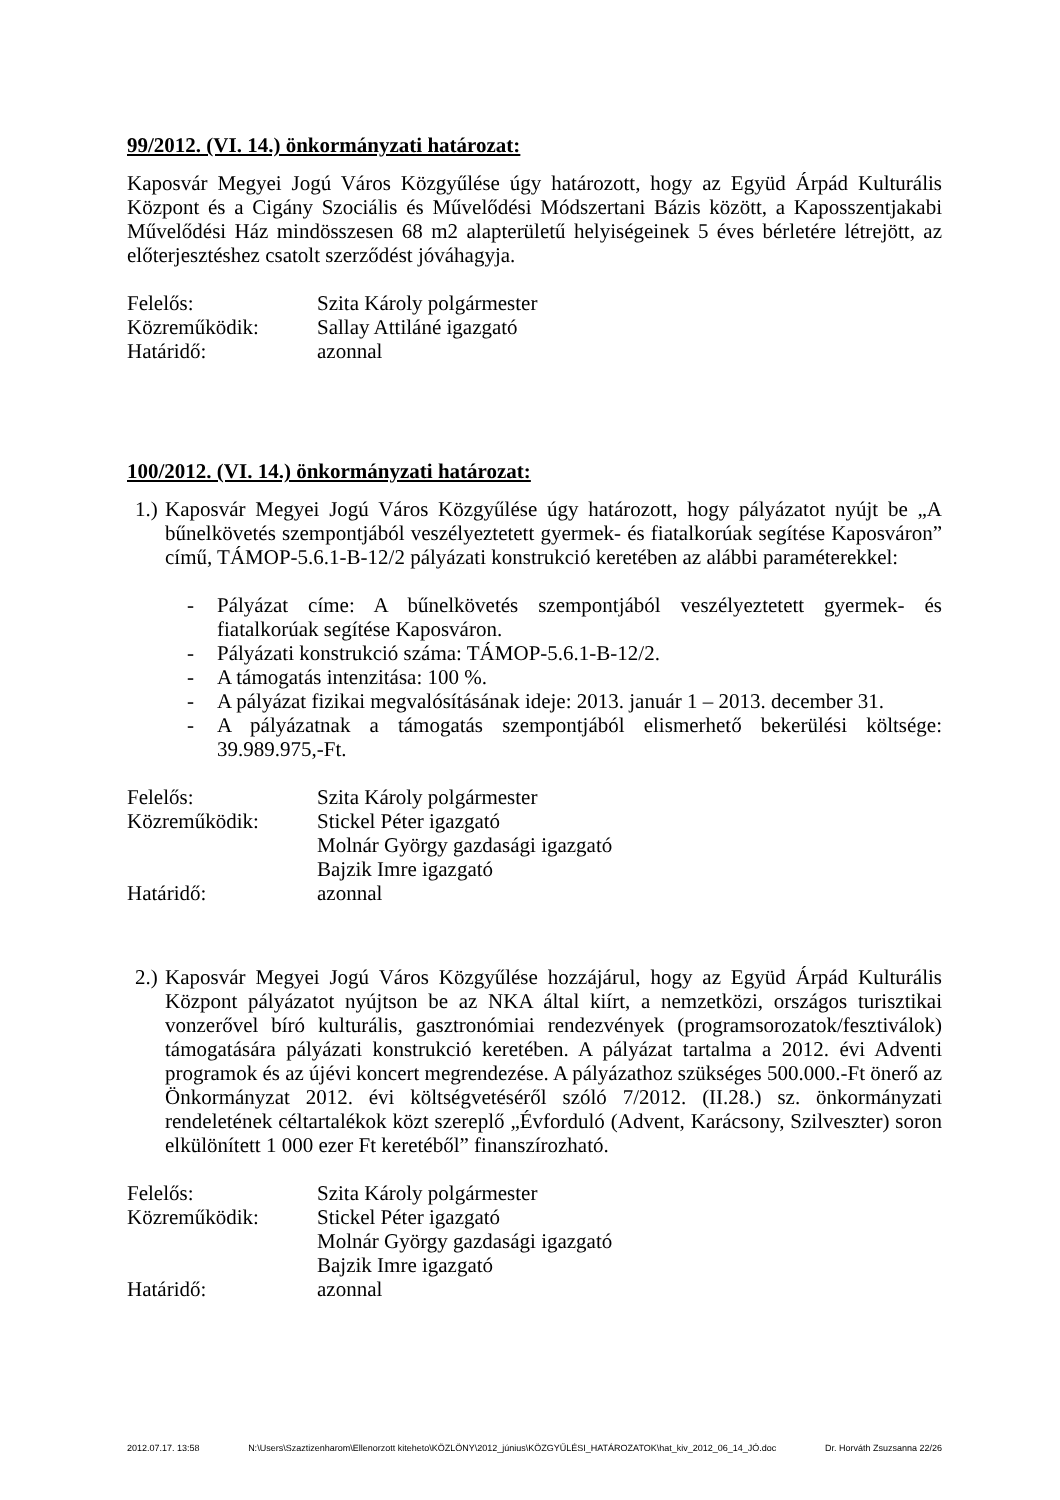99/2012. (VI. 14.) önkormányzati határozat:
Kaposvár Megyei Jogú Város Közgyűlése úgy határozott, hogy az Együd Árpád Kulturális Központ és a Cigány Szociális és Művelődési Módszertani Bázis között, a Kaposszentjakabi Művelődési Ház mindösszesen 68 m2 alapterületű helyiségeinek 5 éves bérletére létrejött, az előterjesztéshez csatolt szerződést jóváhagyja.
Felelős: Szita Károly polgármester
Közreműködik: Sallay Attiláné igazgató
Határidő: azonnal
100/2012. (VI. 14.) önkormányzati határozat:
1.)
Kaposvár Megyei Jogú Város Közgyűlése úgy határozott, hogy pályázatot nyújt be „A bűnelkövetés szempontjából veszélyeztetett gyermek- és fiatalkorúak segítése Kaposváron” című, TÁMOP-5.6.1-B-12/2 pályázati konstrukció keretében az alábbi paraméterekkel:
- Pályázat címe: A bűnelkövetés szempontjából veszélyeztetett gyermek- és fiatalkorúak segítése Kaposváron.
- Pályázati konstrukció száma: TÁMOP-5.6.1-B-12/2.
- A támogatás intenzitása: 100 %.
- A pályázat fizikai megvalósításának ideje: 2013. január 1 – 2013. december 31.
- A pályázatnak a támogatás szempontjából elismerhető bekerülési költsége: 39.989.975,-Ft.
Felelős: Szita Károly polgármester
Közreműködik: Stickel Péter igazgató
Molnár György gazdasági igazgató
Bajzik Imre igazgató
Határidő: azonnal
2.)
Kaposvár Megyei Jogú Város Közgyűlése hozzájárul, hogy az Együd Árpád Kulturális Központ pályázatot nyújtson be az NKA által kiírt, a nemzetközi, országos turisztikai vonzerővel bíró kulturális, gasztronómiai rendezvények (programsorozatok/fesztiválok) támogatására pályázati konstrukció keretében. A pályázat tartalma a 2012. évi Adventi programok és az újévi koncert megrendezése. A pályázathoz szükséges 500.000.-Ft önerő az Önkormányzat 2012. évi költségvetéséről szóló 7/2012. (II.28.) sz. önkormányzati rendeletének céltartalékok közt szereplő „Évforduló (Advent, Karácsony, Szilveszter) soron elkülönített 1 000 ezer Ft keretéből” finanszírozható.
Felelős: Szita Károly polgármester
Közreműködik: Stickel Péter igazgató
Molnár György gazdasági igazgató
Bajzik Imre igazgató
Határidő: azonnal
2012.07.17. 13:58 N:\Users\Szaztizenharom\Ellenorzott kiteheto\KÖZLÖNY\2012_június\KÖZGYŰLÉSI_HATÁROZATOK\hat_kiv_2012_06_14_JÓ.doc Dr. Horváth Zsuzsanna 22/26